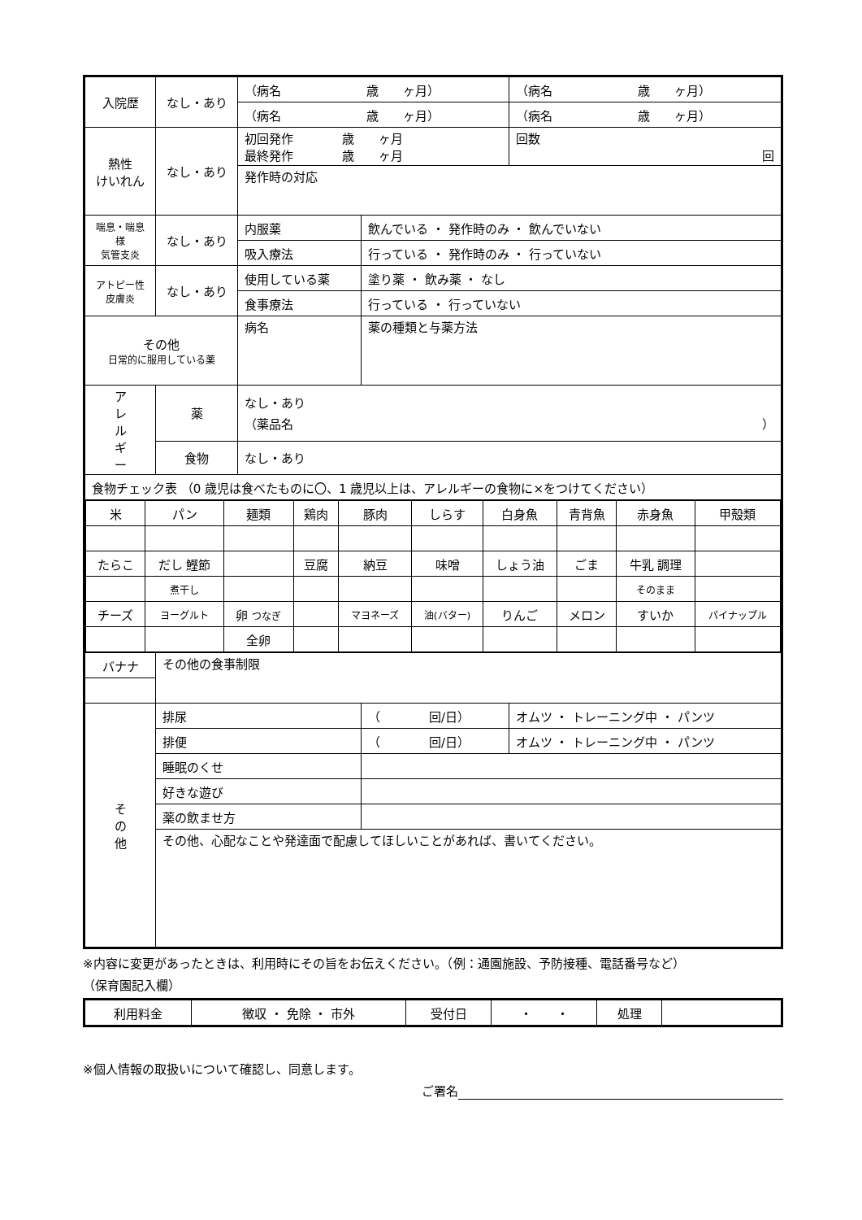| 入院歴 | なし・あり | （病名 歳 ヶ月） | | （病名 歳 ヶ月） |
| | | （病名 歳 ヶ月） | | （病名 歳 ヶ月） |
| 熱性 けいれん | なし・あり | 初回発作 歳 ヶ月 最終発作 歳 ヶ月 | | 回数 回 |
| | | 発作時の対応 | | |
| 喘息・喘息様 気管支炎 | なし・あり | 内服薬 | 飲んでいる ・ 発作時のみ ・ 飲んでいない | |
| | | 吸入療法 | 行っている ・ 発作時のみ ・ 行っていない | |
| アトピー性 皮膚炎 | なし・あり | 使用している薬 | 塗り薬 ・ 飲み薬 ・ なし | |
| | | 食事療法 | 行っている ・ 行っていない | |
| その他 日常的に服用している薬 | | 病名 | 薬の種類と与薬方法 | |
| ア レ ル ギ ー | 薬 | なし・あり （薬品名 ） | | |
| | 食物 | なし・あり | | |
| 食物チェック表 （0 歳児は食べたものに〇、1 歳児以上は、アレルギーの食物に×をつけてください） | | | | |
| / 米 / パン / 麺類 / 鶏肉 / 豚肉 / しらす / 白身魚 / 青背魚 / 赤身魚 / 甲殻類 / / たらこ / だし 鰹節 / / 豆腐 / 納豆 / 味噌 / しょう油 / ごま / 牛乳 調理 / / / / 煮干し / / / / / / / そのまま / / / チーズ / ヨーグルト / 卵 つなぎ / / マヨネーズ / 油(バター) / りんご / メロン / すいか / パイナップル / / / / 全卵 / / / / / / / / | | | | |
| バナナ | その他の食事制限 | | | |
| そ の 他 | 排尿 | | （ 回/日） | オムツ ・ トレーニング中 ・ パンツ |
| | 排便 | | （ 回/日） | オムツ ・ トレーニング中 ・ パンツ |
| | 睡眠のくせ | | | |
| | 好きな遊び | | | |
| | 薬の飲ませ方 | | | |
| | その他、心配なことや発達面で配慮してほしいことがあれば、書いてください。 | | | |
※内容に変更があったときは、利用時にその旨をお伝えください。（例：通園施設、予防接種、電話番号など）
（保育園記入欄）
| 利用料金 | 徴収 ・ 免除 ・ 市外 | 受付日 | ・ ・ | 処理 | |
※個人情報の取扱いについて確認し、同意します。
ご署名